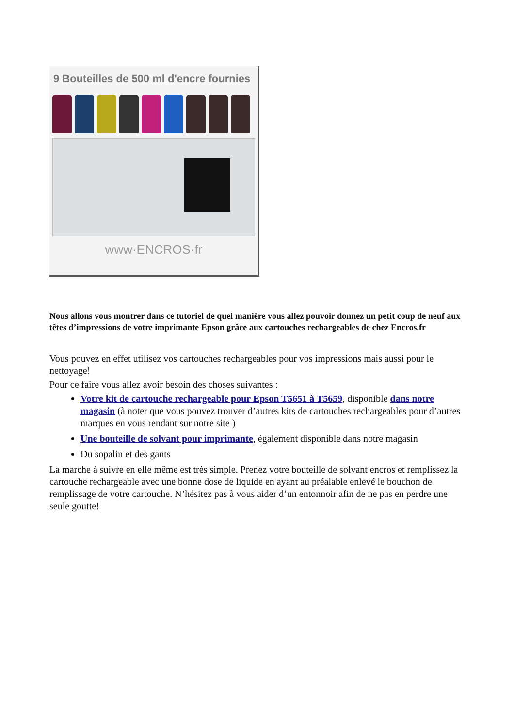9 Bouteilles de 500 ml d'encre fournies
www·ENCROS·fr
Nous allons vous montrer dans ce tutoriel de quel manière vous allez pouvoir donnez un petit coup de neuf aux têtes d’impressions de votre imprimante Epson grâce aux cartouches rechargeables de chez Encros.fr
Vous pouvez en effet utilisez vos cartouches rechargeables pour vos impressions mais aussi pour le nettoyage!
Pour ce faire vous allez avoir besoin des choses suivantes :
Votre kit de cartouche rechargeable pour Epson T5651 à T5659, disponible dans notre magasin (à noter que vous pouvez trouver d’autres kits de cartouches rechargeables pour d’autres marques en vous rendant sur notre site )
Une bouteille de solvant pour imprimante, également disponible dans notre magasin
Du sopalin et des gants
La marche à suivre en elle même est très simple. Prenez votre bouteille de solvant encros et remplissez la cartouche rechargeable avec une bonne dose de liquide en ayant au préalable enlevé le bouchon de remplissage de votre cartouche. N’hésitez pas à vous aider d’un entonnoir afin de ne pas en perdre une seule goutte!